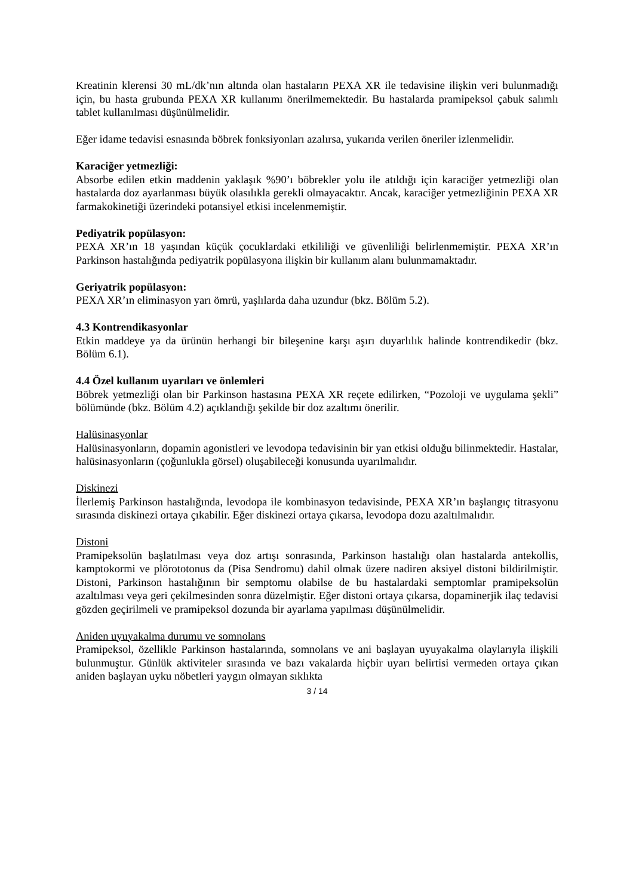Kreatinin klerensi 30 mL/dk’nın altında olan hastaların PEXA XR ile tedavisine ilişkin veri bulunmadığı için, bu hasta grubunda PEXA XR kullanımı önerilmemektedir. Bu hastalarda pramipeksol çabuk salımlı tablet kullanılması düşünülmelidir.
Eğer idame tedavisi esnasında böbrek fonksiyonları azalırsa, yukarıda verilen öneriler izlenmelidir.
Karaciğer yetmezliği:
Absorbe edilen etkin maddenin yaklaşık %90’ı böbrekler yolu ile atıldığı için karaciğer yetmezliği olan hastalarda doz ayarlanması büyük olasılıkla gerekli olmayacaktır. Ancak, karaciğer yetmezliğinin PEXA XR farmakokinetiği üzerindeki potansiyel etkisi incelenmemiştir.
Pediyatrik popülasyon:
PEXA XR’ın 18 yaşından küçük çocuklardaki etkililiği ve güvenliliği belirlenmemiştir. PEXA XR’ın Parkinson hastalığında pediyatrik popülasyona ilişkin bir kullanım alanı bulunmamaktadır.
Geriyatrik popülasyon:
PEXA XR’ın eliminasyon yarı ömrü, yaşlılarda daha uzundur (bkz. Bölüm 5.2).
4.3 Kontrendikasyonlar
Etkin maddeye ya da ürünün herhangi bir bileşenine karşı aşırı duyarlılık halinde kontrendikedir (bkz. Bölüm 6.1).
4.4 Özel kullanım uyarıları ve önlemleri
Böbrek yetmezliği olan bir Parkinson hastasına PEXA XR reçete edilirken, “Pozoloji ve uygulama şekli” bölümünde (bkz. Bölüm 4.2) açıklandığı şekilde bir doz azaltımı önerilir.
Halüsinasyonlar
Halüsinasyonların, dopamin agonistleri ve levodopa tedavisinin bir yan etkisi olduğu bilinmektedir. Hastalar, halüsinasyonların (çoğunlukla görsel) oluşabileceği konusunda uyarılmalıdır.
Diskinezi
İlerlemiş Parkinson hastalığında, levodopa ile kombinasyon tedavisinde, PEXA XR’ın başlangıç titrasyonu sırasında diskinezi ortaya çıkabilir. Eğer diskinezi ortaya çıkarsa, levodopa dozu azaltılmalıdır.
Distoni
Pramipeksolün başlatılması veya doz artışı sonrasında, Parkinson hastalığı olan hastalarda antekollis, kamptokormi ve plörototonus da (Pisa Sendromu) dahil olmak üzere nadiren aksiyel distoni bildirilmiştir. Distoni, Parkinson hastalığının bir semptomu olabilse de bu hastalardaki semptomlar pramipeksolün azaltılması veya geri çekilmesinden sonra düzelmiştir. Eğer distoni ortaya çıkarsa, dopaminerjik ilaç tedavisi gözden geçirilmeli ve pramipeksol dozunda bir ayarlama yapılması düşünülmelidir.
Aniden uyuyakalma durumu ve somnolans
Pramipeksol, özellikle Parkinson hastalarında, somnolans ve ani başlayan uyuyakalma olaylarıyla ilişkili bulunmuştur. Günlük aktiviteler sırasında ve bazı vakalarda hiçbir uyarı belirtisi vermeden ortaya çıkan aniden başlayan uyku nöbetleri yaygın olmayan sıklıkta
3 / 14